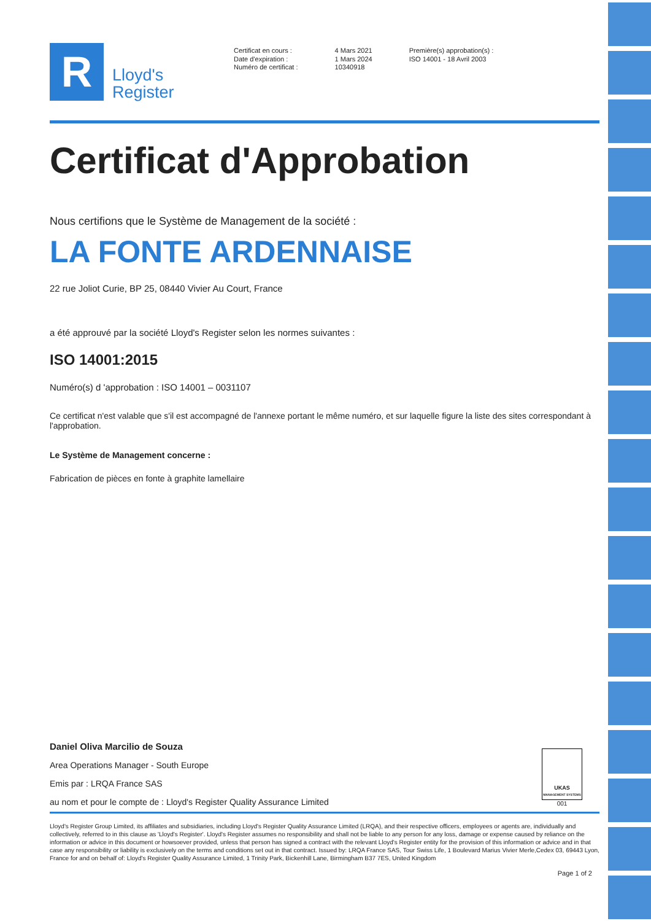R
Lloyd's
Register
Certificat en cours :
Date d'expiration :
Numéro de certificat :
4 Mars 2021
1 Mars 2024
10340918
Première(s) approbation(s) :
ISO 14001 - 18 Avril 2003
Certificat d'Approbation
Nous certifions que le Système de Management de la société :
LA FONTE ARDENNAISE
22 rue Joliot Curie, BP 25, 08440 Vivier Au Court, France
a été approuvé par la société Lloyd's Register selon les normes suivantes :
ISO 14001:2015
Numéro(s) d 'approbation : ISO 14001 – 0031107
Ce certificat n'est valable que s'il est accompagné de l'annexe portant le même numéro, et sur laquelle figure la liste des sites correspondant à l'approbation.
Le Système de Management concerne :
Fabrication de pièces en fonte à graphite lamellaire
Daniel Oliva Marcilio de Souza
Area Operations Manager - South Europe
Emis par : LRQA France SAS
au nom et pour le compte de : Lloyd's Register Quality Assurance Limited
UKAS
MANAGEMENT SYSTEMS
001
Lloyd's Register Group Limited, its affiliates and subsidiaries, including Lloyd's Register Quality Assurance Limited (LRQA), and their respective officers, employees or agents are, individually and collectively, referred to in this clause as 'Lloyd's Register'. Lloyd's Register assumes no responsibility and shall not be liable to any person for any loss, damage or expense caused by reliance on the information or advice in this document or howsoever provided, unless that person has signed a contract with the relevant Lloyd's Register entity for the provision of this information or advice and in that case any responsibility or liability is exclusively on the terms and conditions set out in that contract. Issued by: LRQA France SAS, Tour Swiss Life, 1 Boulevard Marius Vivier Merle,Cedex 03, 69443 Lyon, France for and on behalf of: Lloyd's Register Quality Assurance Limited, 1 Trinity Park, Bickenhill Lane, Birmingham B37 7ES, United Kingdom
Page 1 of 2